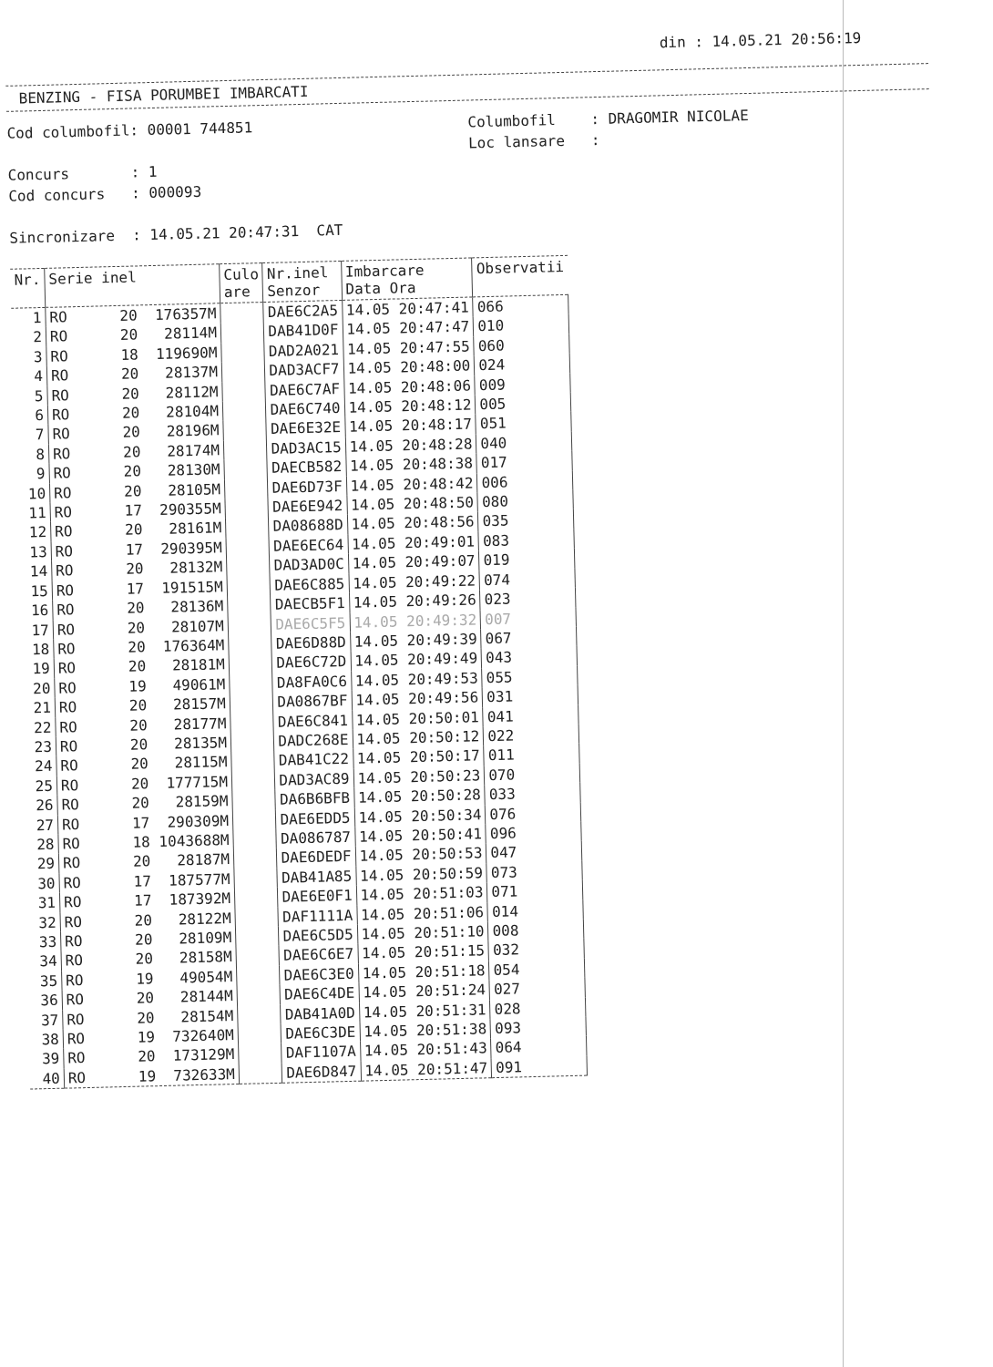din : 14.05.21 20:56:19
BENZING - FISA PORUMBEI IMBARCATI
Cod columbofil: 00001 744851
Concurs : 1
Cod concurs : 000093
Sincronizare : 14.05.21 20:47:31 CAT
Columbofil : DRAGOMIR NICOLAE
Loc lansare :
| Nr. | Serie inel | Culo are | Nr.inel Senzor | Imbarcare Data Ora | Observatii |
| --- | --- | --- | --- | --- | --- |
| 1 | RO 20 176357M | | DAE6C2A5 | 14.05 20:47:41 | 066 |
| 2 | RO 20 28114M | | DAB41D0F | 14.05 20:47:47 | 010 |
| 3 | RO 18 119690M | | DAD2A021 | 14.05 20:47:55 | 060 |
| 4 | RO 20 28137M | | DAD3ACF7 | 14.05 20:48:00 | 024 |
| 5 | RO 20 28112M | | DAE6C7AF | 14.05 20:48:06 | 009 |
| 6 | RO 20 28104M | | DAE6C740 | 14.05 20:48:12 | 005 |
| 7 | RO 20 28196M | | DAE6E32E | 14.05 20:48:17 | 051 |
| 8 | RO 20 28174M | | DAD3AC15 | 14.05 20:48:28 | 040 |
| 9 | RO 20 28130M | | DAECB582 | 14.05 20:48:38 | 017 |
| 10 | RO 20 28105M | | DAE6D73F | 14.05 20:48:42 | 006 |
| 11 | RO 17 290355M | | DAE6E942 | 14.05 20:48:50 | 080 |
| 12 | RO 20 28161M | | DA08688D | 14.05 20:48:56 | 035 |
| 13 | RO 17 290395M | | DAE6EC64 | 14.05 20:49:01 | 083 |
| 14 | RO 20 28132M | | DAD3AD0C | 14.05 20:49:07 | 019 |
| 15 | RO 17 191515M | | DAE6C885 | 14.05 20:49:22 | 074 |
| 16 | RO 20 28136M | | DAECB5F1 | 14.05 20:49:26 | 023 |
| 17 | RO 20 28107M | | DAE6C5F5 | 14.05 20:49:32 | 007 |
| 18 | RO 20 176364M | | DAE6D88D | 14.05 20:49:39 | 067 |
| 19 | RO 20 28181M | | DAE6C72D | 14.05 20:49:49 | 043 |
| 20 | RO 19 49061M | | DA8FA0C6 | 14.05 20:49:53 | 055 |
| 21 | RO 20 28157M | | DA0867BF | 14.05 20:49:56 | 031 |
| 22 | RO 20 28177M | | DAE6C841 | 14.05 20:50:01 | 041 |
| 23 | RO 20 28135M | | DADC268E | 14.05 20:50:12 | 022 |
| 24 | RO 20 28115M | | DAB41C22 | 14.05 20:50:17 | 011 |
| 25 | RO 20 177715M | | DAD3AC89 | 14.05 20:50:23 | 070 |
| 26 | RO 20 28159M | | DA6B6BFB | 14.05 20:50:28 | 033 |
| 27 | RO 17 290309M | | DAE6EDD5 | 14.05 20:50:34 | 076 |
| 28 | RO 18 1043688M | | DA086787 | 14.05 20:50:41 | 096 |
| 29 | RO 20 28187M | | DAE6DEDF | 14.05 20:50:53 | 047 |
| 30 | RO 17 187577M | | DAB41A85 | 14.05 20:50:59 | 073 |
| 31 | RO 17 187392M | | DAE6E0F1 | 14.05 20:51:03 | 071 |
| 32 | RO 20 28122M | | DAF1111A | 14.05 20:51:06 | 014 |
| 33 | RO 20 28109M | | DAE6C5D5 | 14.05 20:51:10 | 008 |
| 34 | RO 20 28158M | | DAE6C6E7 | 14.05 20:51:15 | 032 |
| 35 | RO 19 49054M | | DAE6C3E0 | 14.05 20:51:18 | 054 |
| 36 | RO 20 28144M | | DAE6C4DE | 14.05 20:51:24 | 027 |
| 37 | RO 20 28154M | | DAB41A0D | 14.05 20:51:31 | 028 |
| 38 | RO 19 732640M | | DAE6C3DE | 14.05 20:51:38 | 093 |
| 39 | RO 20 173129M | | DAF1107A | 14.05 20:51:43 | 064 |
| 40 | RO 19 732633M | | DAE6D847 | 14.05 20:51:47 | 091 |